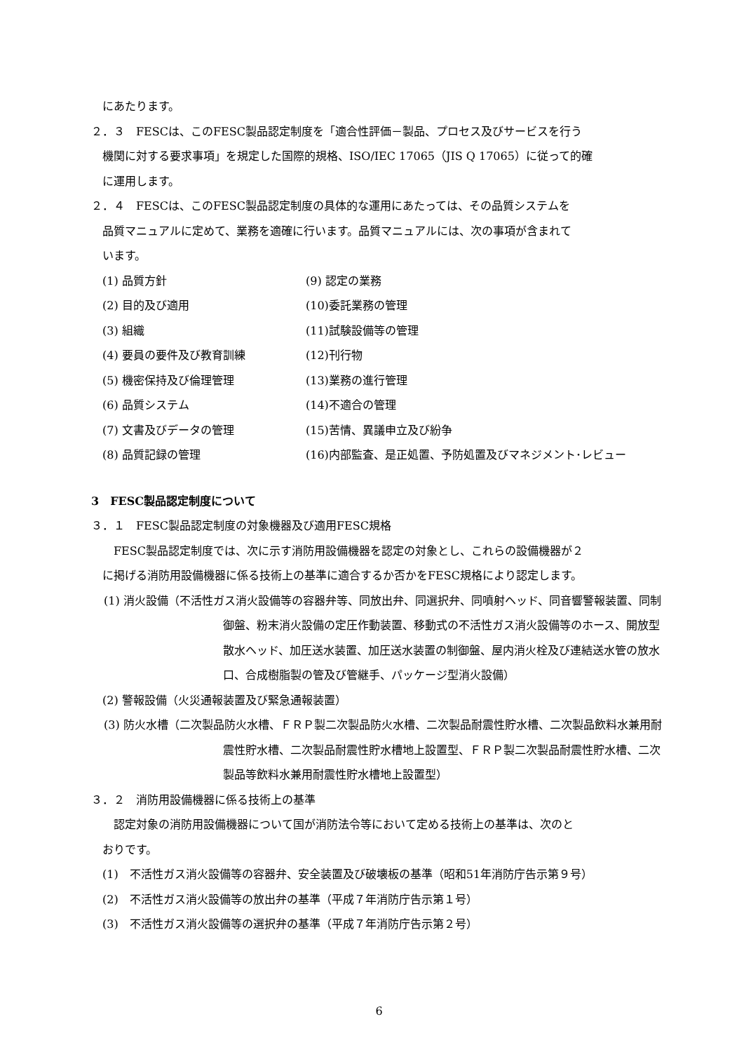にあたります。
２．３　FESCは、このFESC製品認定制度を「適合性評価－製品、プロセス及びサービスを行う
機関に対する要求事項」を規定した国際的規格、ISO/IEC 17065（JIS Q 17065）に従って的確
に運用します。
２．４　FESCは、このFESC製品認定制度の具体的な運用にあたっては、その品質システムを
品質マニュアルに定めて、業務を適確に行います。品質マニュアルには、次の事項が含まれて
います。
(1) 品質方針
(9) 認定の業務
(2) 目的及び適用
(10)委託業務の管理
(3) 組織
(11)試験設備等の管理
(4) 要員の要件及び教育訓練
(12)刊行物
(5) 機密保持及び倫理管理
(13)業務の進行管理
(6) 品質システム
(14)不適合の管理
(7) 文書及びデータの管理
(15)苦情、異議申立及び紛争
(8) 品質記録の管理
(16)内部監査、是正処置、予防処置及びマネジメント･レビュー
3　FESC製品認定制度について
３．１　FESC製品認定制度の対象機器及び適用FESC規格
　FESC製品認定制度では、次に示す消防用設備機器を認定の対象とし、これらの設備機器が２
に掲げる消防用設備機器に係る技術上の基準に適合するか否かをFESC規格により認定します。
(1) 消火設備（不活性ガス消火設備等の容器弁等、同放出弁、同選択弁、同噴射ヘッド、同音響警報装置、同制御盤、粉末消火設備の定圧作動装置、移動式の不活性ガス消火設備等のホース、開放型散水ヘッド、加圧送水装置、加圧送水装置の制御盤、屋内消火栓及び連結送水管の放水口、合成樹脂製の管及び管継手、パッケージ型消火設備）
(2) 警報設備（火災通報装置及び緊急通報装置）
(3) 防火水槽（二次製品防火水槽、ＦＲＰ製二次製品防火水槽、二次製品耐震性貯水槽、二次製品飲料水兼用耐震性貯水槽、二次製品耐震性貯水槽地上設置型、ＦＲＰ製二次製品耐震性貯水槽、二次製品等飲料水兼用耐震性貯水槽地上設置型）
３．２　消防用設備機器に係る技術上の基準
　認定対象の消防用設備機器について国が消防法令等において定める技術上の基準は、次のと
おりです。
(1)　不活性ガス消火設備等の容器弁、安全装置及び破壊板の基準（昭和51年消防庁告示第９号）
(2)　不活性ガス消火設備等の放出弁の基準（平成７年消防庁告示第１号）
(3)　不活性ガス消火設備等の選択弁の基準（平成７年消防庁告示第２号）
6